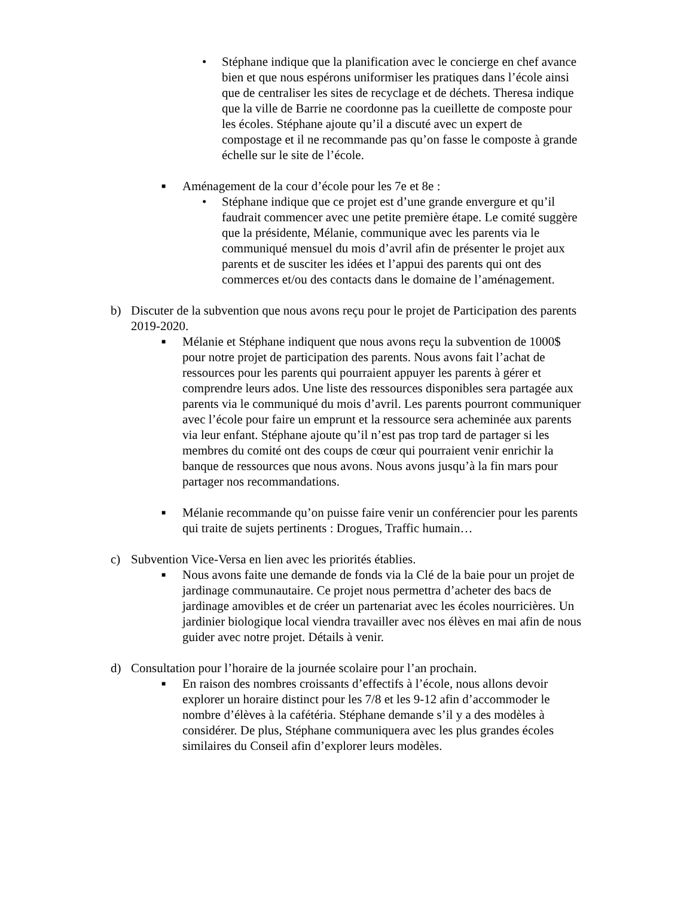• Stéphane indique que la planification avec le concierge en chef avance bien et que nous espérons uniformiser les pratiques dans l’école ainsi que de centraliser les sites de recyclage et de déchets. Theresa indique que la ville de Barrie ne coordonne pas la cueillette de composte pour les écoles. Stéphane ajoute qu’il a discuté avec un expert de compostage et il ne recommande pas qu’on fasse le composte à grande échelle sur le site de l’école.
■
Aménagement de la cour d’école pour les 7e et 8e :
• Stéphane indique que ce projet est d’une grande envergure et qu’il faudrait commencer avec une petite première étape. Le comité suggère que la présidente, Mélanie, communique avec les parents via le communiqué mensuel du mois d’avril afin de présenter le projet aux parents et de susciter les idées et l’appui des parents qui ont des commerces et/ou des contacts dans le domaine de l’aménagement.
b) Discuter de la subvention que nous avons reçu pour le projet de Participation des parents 2019-2020.
■
Mélanie et Stéphane indiquent que nous avons reçu la subvention de 1000$ pour notre projet de participation des parents. Nous avons fait l’achat de ressources pour les parents qui pourraient appuyer les parents à gérer et comprendre leurs ados. Une liste des ressources disponibles sera partagée aux parents via le communiqué du mois d’avril. Les parents pourront communiquer avec l’école pour faire un emprunt et la ressource sera acheminée aux parents via leur enfant. Stéphane ajoute qu’il n’est pas trop tard de partager si les membres du comité ont des coups de cœur qui pourraient venir enrichir la banque de ressources que nous avons. Nous avons jusqu’à la fin mars pour partager nos recommandations.
■
Mélanie recommande qu’on puisse faire venir un conférencier pour les parents qui traite de sujets pertinents : Drogues, Traffic humain…
c) Subvention Vice-Versa en lien avec les priorités établies.
■
Nous avons faite une demande de fonds via la Clé de la baie pour un projet de jardinage communautaire. Ce projet nous permettra d’acheter des bacs de jardinage amovibles et de créer un partenariat avec les écoles nourricières. Un jardinier biologique local viendra travailler avec nos élèves en mai afin de nous guider avec notre projet. Détails à venir.
d) Consultation pour l’horaire de la journée scolaire pour l’an prochain.
■
En raison des nombres croissants d’effectifs à l’école, nous allons devoir explorer un horaire distinct pour les 7/8 et les 9-12 afin d’accommoder le nombre d’élèves à la cafétéria. Stéphane demande s’il y a des modèles à considérer. De plus, Stéphane communiquera avec les plus grandes écoles similaires du Conseil afin d’explorer leurs modèles.